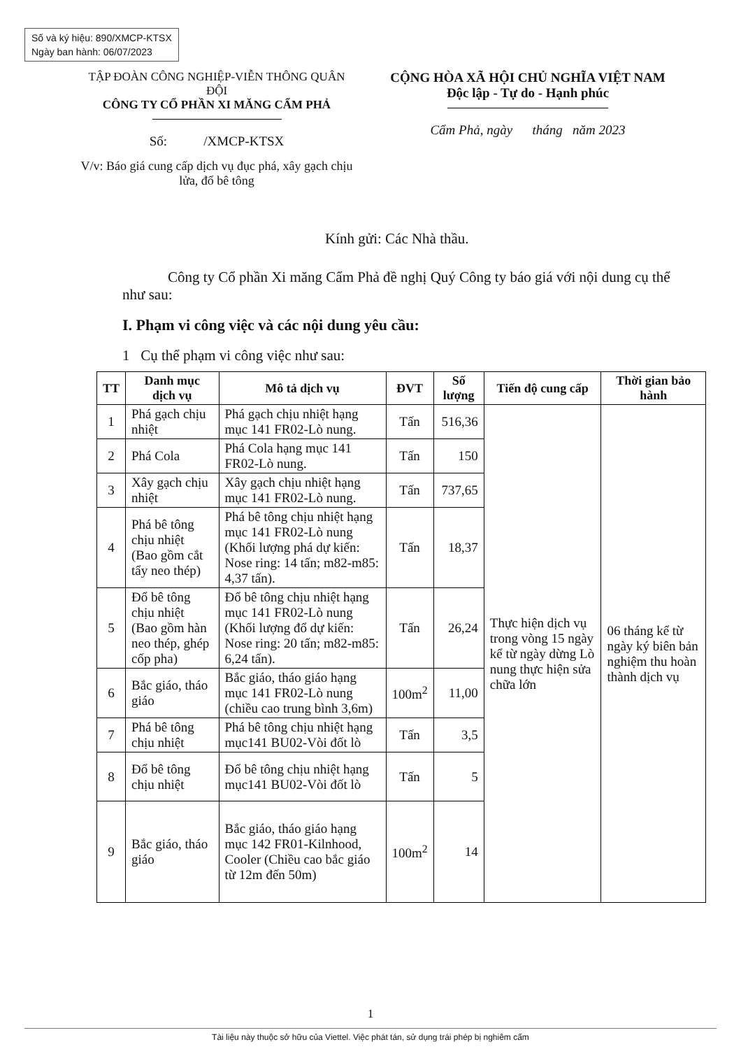Số và ký hiệu: 890/XMCP-KTSX
Ngày ban hành: 06/07/2023
TẬP ĐOÀN CÔNG NGHIỆP-VIỄN THÔNG QUÂN ĐỘI
CÔNG TY CỔ PHẦN XI MĂNG CẨM PHẢ
Số: /XMCP-KTSX
V/v: Báo giá cung cấp dịch vụ đục phá, xây gạch chịu lửa, đổ bê tông
CỘNG HÒA XÃ HỘI CHỦ NGHĨA VIỆT NAM
Độc lập - Tự do - Hạnh phúc
Cẩm Phả, ngày tháng năm 2023
Kính gửi: Các Nhà thầu.
Công ty Cổ phần Xi măng Cẩm Phả đề nghị Quý Công ty báo giá với nội dung cụ thể như sau:
I. Phạm vi công việc và các nội dung yêu cầu:
1 Cụ thể phạm vi công việc như sau:
| TT | Danh mục dịch vụ | Mô tả dịch vụ | ĐVT | Số lượng | Tiến độ cung cấp | Thời gian bảo hành |
| --- | --- | --- | --- | --- | --- | --- |
| 1 | Phá gạch chịu nhiệt | Phá gạch chịu nhiệt hạng mục 141 FR02-Lò nung. | Tấn | 516,36 | Thực hiện dịch vụ trong vòng 15 ngày kể từ ngày dừng Lò nung thực hiện sửa chữa lớn | 06 tháng kể từ ngày ký biên bản nghiệm thu hoàn thành dịch vụ |
| 2 | Phá Cola | Phá Cola hạng mục 141 FR02-Lò nung. | Tấn | 150 | | |
| 3 | Xây gạch chịu nhiệt | Xây gạch chịu nhiệt hạng mục 141 FR02-Lò nung. | Tấn | 737,65 | | |
| 4 | Phá bê tông chịu nhiệt (Bao gồm cắt tẩy neo thép) | Phá bê tông chịu nhiệt hạng mục 141 FR02-Lò nung (Khối lượng phá dự kiến: Nose ring: 14 tấn; m82-m85: 4,37 tấn). | Tấn | 18,37 | | |
| 5 | Đổ bê tông chịu nhiệt (Bao gồm hàn neo thép, ghép cốp pha) | Đổ bê tông chịu nhiệt hạng mục 141 FR02-Lò nung (Khối lượng đổ dự kiến: Nose ring: 20 tấn; m82-m85: 6,24 tấn). | Tấn | 26,24 | | |
| 6 | Bắc giáo, tháo giáo | Bắc giáo, tháo giáo hạng mục 141 FR02-Lò nung (chiều cao trung bình 3,6m) | 100m<sup>2</sup> | 11,00 | | |
| 7 | Phá bê tông chịu nhiệt | Phá bê tông chịu nhiệt hạng mục141 BU02-Vòi đốt lò | Tấn | 3,5 | | |
| 8 | Đổ bê tông chịu nhiệt | Đổ bê tông chịu nhiệt hạng mục141 BU02-Vòi đốt lò | Tấn | 5 | | |
| 9 | Bắc giáo, tháo giáo | Bắc giáo, tháo giáo hạng mục 142 FR01-Kilnhood, Cooler (Chiều cao bắc giáo từ 12m đến 50m) | 100m<sup>2</sup> | 14 | | |
1
Tài liệu này thuộc sở hữu của Viettel. Việc phát tán, sử dụng trái phép bị nghiêm cấm